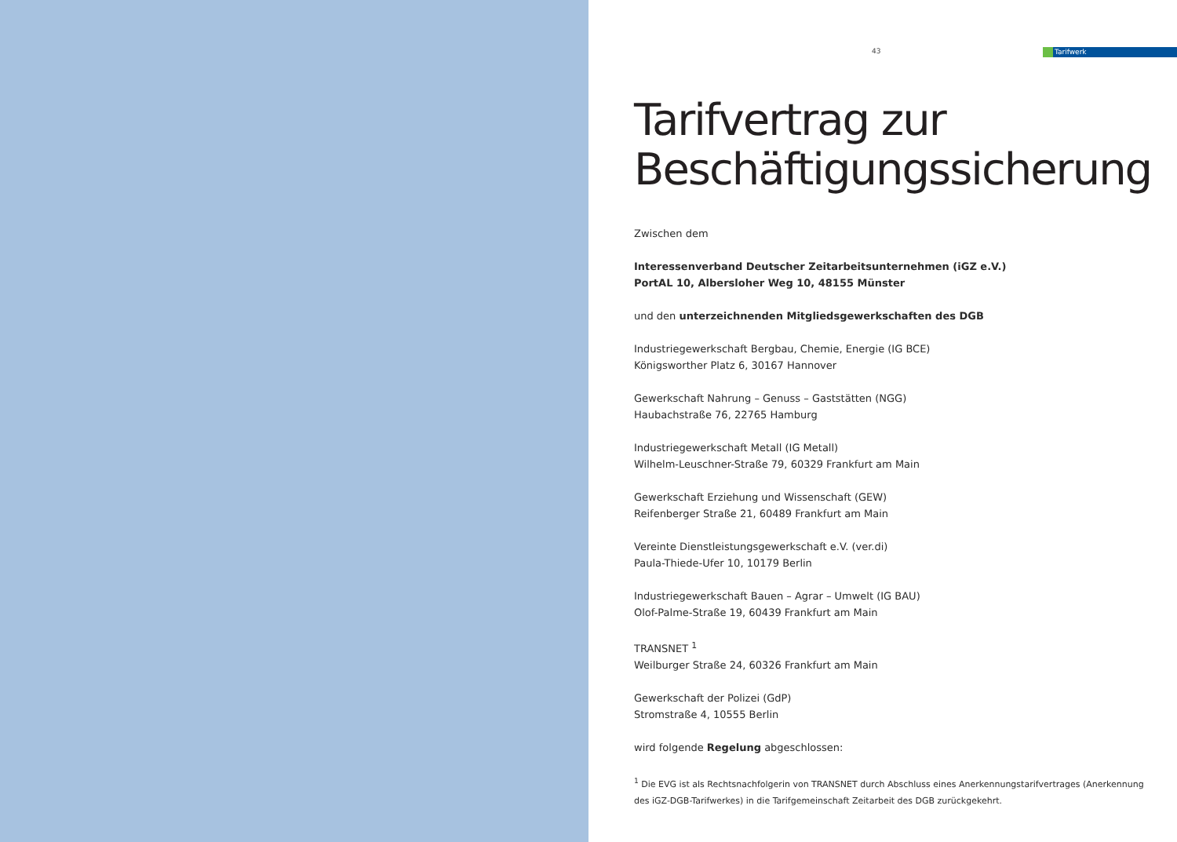43
Tarifwerk
Tarifvertrag zur
Beschäftigungssicherung
Zwischen dem
Interessenverband Deutscher Zeitarbeitsunternehmen (iGZ e.V.)
PortAL 10, Albersloher Weg 10, 48155 Münster
und den unterzeichnenden Mitgliedsgewerkschaften des DGB
Industriegewerkschaft Bergbau, Chemie, Energie (IG BCE)
Königsworther Platz 6, 30167 Hannover
Gewerkschaft Nahrung – Genuss – Gaststätten (NGG)
Haubachstraße 76, 22765 Hamburg
Industriegewerkschaft Metall (IG Metall)
Wilhelm-Leuschner-Straße 79, 60329 Frankfurt am Main
Gewerkschaft Erziehung und Wissenschaft (GEW)
Reifenberger Straße 21, 60489 Frankfurt am Main
Vereinte Dienstleistungsgewerkschaft e.V. (ver.di)
Paula-Thiede-Ufer 10, 10179 Berlin
Industriegewerkschaft Bauen – Agrar – Umwelt (IG BAU)
Olof-Palme-Straße 19, 60439 Frankfurt am Main
TRANSNET <sup>1</sup>
Weilburger Straße 24, 60326 Frankfurt am Main
Gewerkschaft der Polizei (GdP)
Stromstraße 4, 10555 Berlin
wird folgende Regelung abgeschlossen:
<sup>1</sup> Die EVG ist als Rechtsnachfolgerin von TRANSNET durch Abschluss eines Anerkennungstarifvertrages (Anerkennung des iGZ-DGB-Tarifwerkes) in die Tarifgemeinschaft Zeitarbeit des DGB zurückgekehrt.